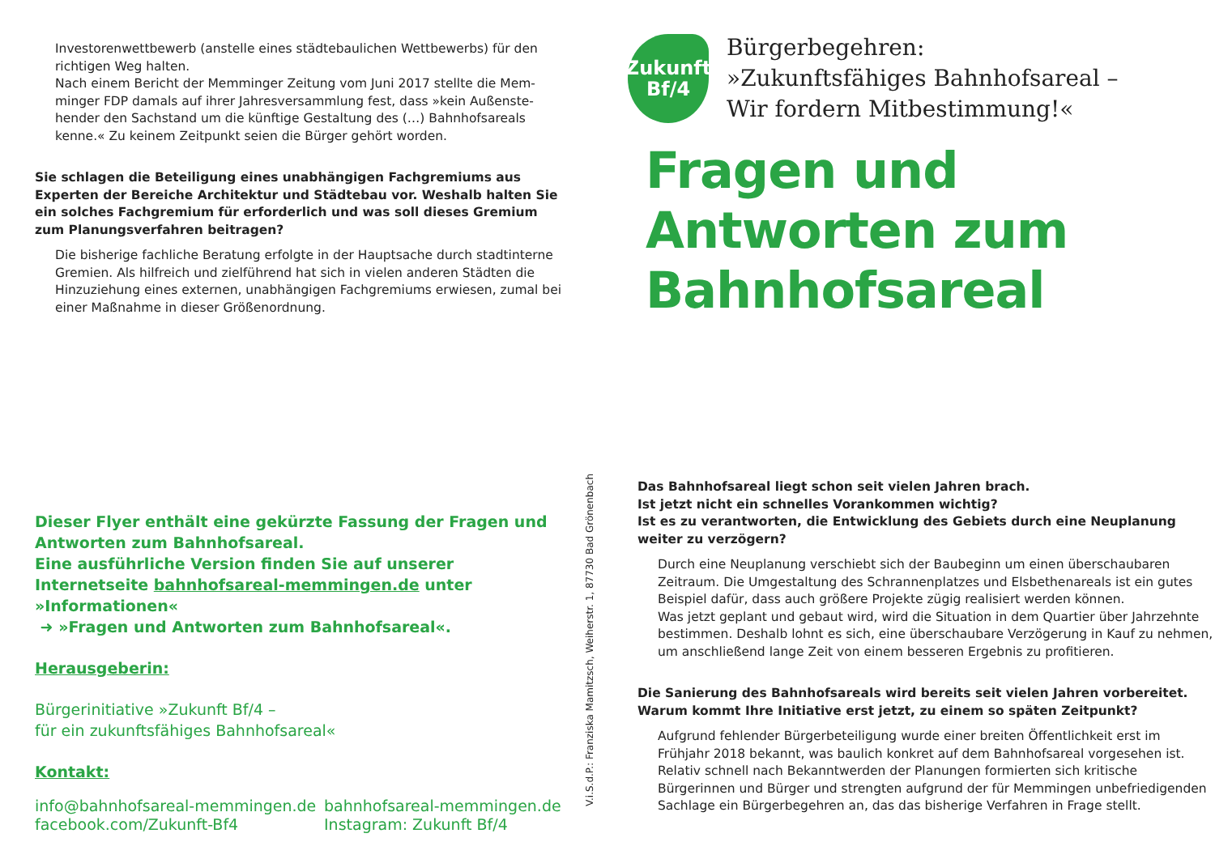Investorenwettbewerb (anstelle eines städtebaulichen Wettbewerbs) für den richtigen Weg halten.
Nach einem Bericht der Memminger Zeitung vom Juni 2017 stellte die Mem­minger FDP damals auf ihrer Jahresversammlung fest, dass »kein Außenste­hender den Sachstand um die künftige Gestaltung des (…) Bahnhofsareals kenne.« Zu keinem Zeitpunkt seien die Bürger gehört worden.
Sie schlagen die Beteiligung eines unabhängigen Fachgremiums aus Experten der Bereiche Architektur und Städtebau vor. Weshalb halten Sie ein solches Fachgremium für erforderlich und was soll dieses Gremium zum Planungsver­fahren beitragen?
Die bisherige fachliche Beratung erfolgte in der Hauptsache durch stadtinterne Gremien. Als hilfreich und zielführend hat sich in vielen anderen Städten die Hinzuziehung eines externen, unabhängigen Fachgremiums erwiesen, zumal bei einer Maßnahme in dieser Größenordnung.
Dieser Flyer enthält eine gekürzte Fassung der Fragen und Antworten zum Bahnhofsareal.
Eine ausführliche Version finden Sie auf unserer Internetseite bahnhofsareal-memmingen.de unter »Informationen«
➜ »Fragen und Antworten zum Bahnhofsareal«.
Herausgeberin:
Bürgerinitiative »Zukunft Bf/4 –
für ein zukunftsfähiges Bahnhofsareal«
Kontakt:
info@bahnhofsareal-memmingen.de
facebook.com/Zukunft-Bf4
bahnhofsareal-memmingen.de
Instagram: Zukunft Bf/4
V.i.S.d.P.: Franziska Mamitzsch, Weiherstr. 1, 87730 Bad Grönenbach
Zukunft
Bf/4
Bürgerbegehren:
»Zukunftsfähiges Bahnhofsareal –
Wir fordern Mitbestimmung!«
Fragen und Antworten zum Bahnhofsareal
Das Bahnhofsareal liegt schon seit vielen Jahren brach.
Ist jetzt nicht ein schnelles Vorankommen wichtig?
Ist es zu verantworten, die Entwicklung des Gebiets durch eine Neuplanung weiter zu verzögern?
Durch eine Neuplanung verschiebt sich der Baubeginn um einen überschau­baren Zeitraum. Die Umgestaltung des Schrannenplatzes und Elsbethenareals ist ein gutes Beispiel dafür, dass auch größere Projekte zügig realisiert werden können.
Was jetzt geplant und gebaut wird, wird die Situation in dem Quartier über Jahrzehnte bestimmen. Deshalb lohnt es sich, eine überschaubare Verzöge­rung in Kauf zu nehmen, um anschließend lange Zeit von einem besseren Ergebnis zu profitieren.
Die Sanierung des Bahnhofsareals wird bereits seit vielen Jahren vorbereitet. Warum kommt Ihre Initiative erst jetzt, zu einem so späten Zeitpunkt?
Aufgrund fehlender Bürgerbeteiligung wurde einer breiten Öffentlichkeit erst im Frühjahr 2018 bekannt, was baulich konkret auf dem Bahnhofsareal vorge­sehen ist. Relativ schnell nach Bekanntwerden der Planungen formierten sich kritische Bürgerinnen und Bürger und strengten aufgrund der für Memmingen unbefriedigenden Sachlage ein Bürgerbegehren an, das das bisherige Verfah­ren in Frage stellt.